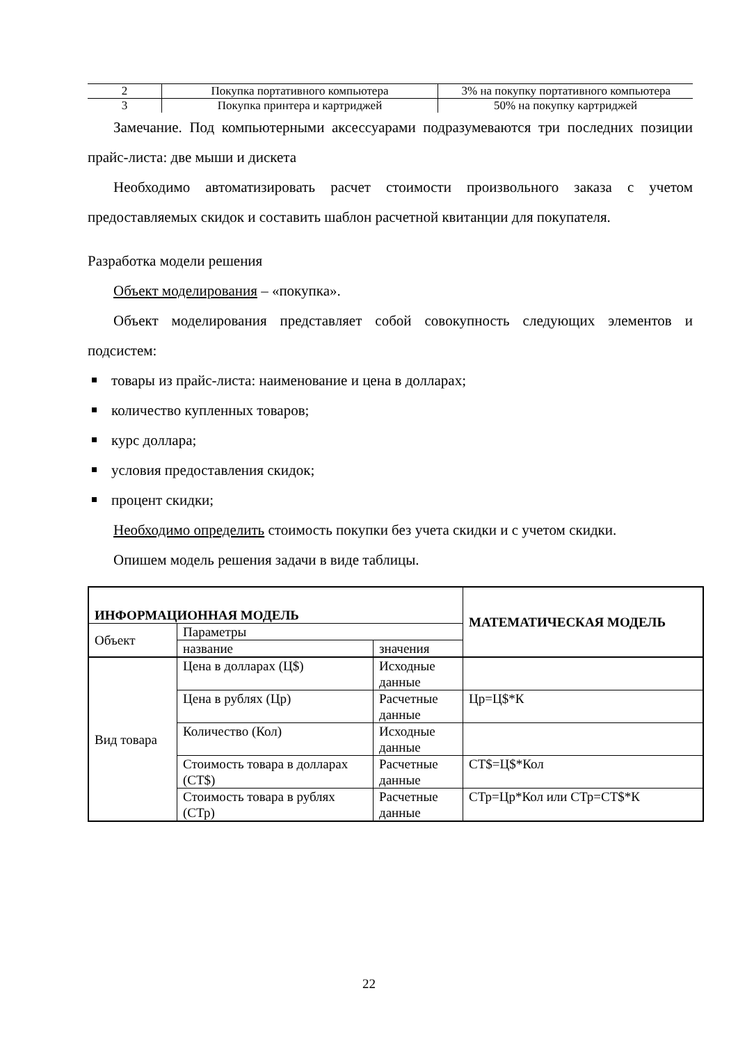| 2 | Покупка портативного компьютера | 3% на покупку портативного компьютера |
| 3 | Покупка принтера и картриджей | 50% на покупку картриджей |
Замечание. Под компьютерными аксессуарами подразумеваются три последних позиции прайс-листа: две мыши и дискета
Необходимо автоматизировать расчет стоимости произвольного заказа с учетом предоставляемых скидок и составить шаблон расчетной квитанции для покупателя.
Разработка модели решения
Объект моделирования – «покупка».
Объект моделирования представляет собой совокупность следующих элементов и подсистем:
товары из прайс-листа: наименование и цена в долларах;
количество купленных товаров;
курс доллара;
условия предоставления скидок;
процент скидки;
Необходимо определить стоимость покупки без учета скидки и с учетом скидки.
Опишем модель решения задачи в виде таблицы.
| ИНФОРМАЦИОННАЯ МОДЕЛЬ | | | МАТЕМАТИЧЕСКАЯ МОДЕЛЬ |
| --- | --- | --- | --- |
| Объект | Параметры | | |
| | название | значения | |
| Вид товара | Цена в долларах (Ц$) | Исходные данные | |
| | Цена в рублях (Цр) | Расчетные данные | Цр=Ц$*К |
| | Количество (Кол) | Исходные данные | |
| | Стоимость товара в долларах (СТ$) | Расчетные данные | СТ$=Ц$*Кол |
| | Стоимость товара в рублях (СТр) | Расчетные данные | СТр=Цр*Кол или СТр=СТ$*К |
22